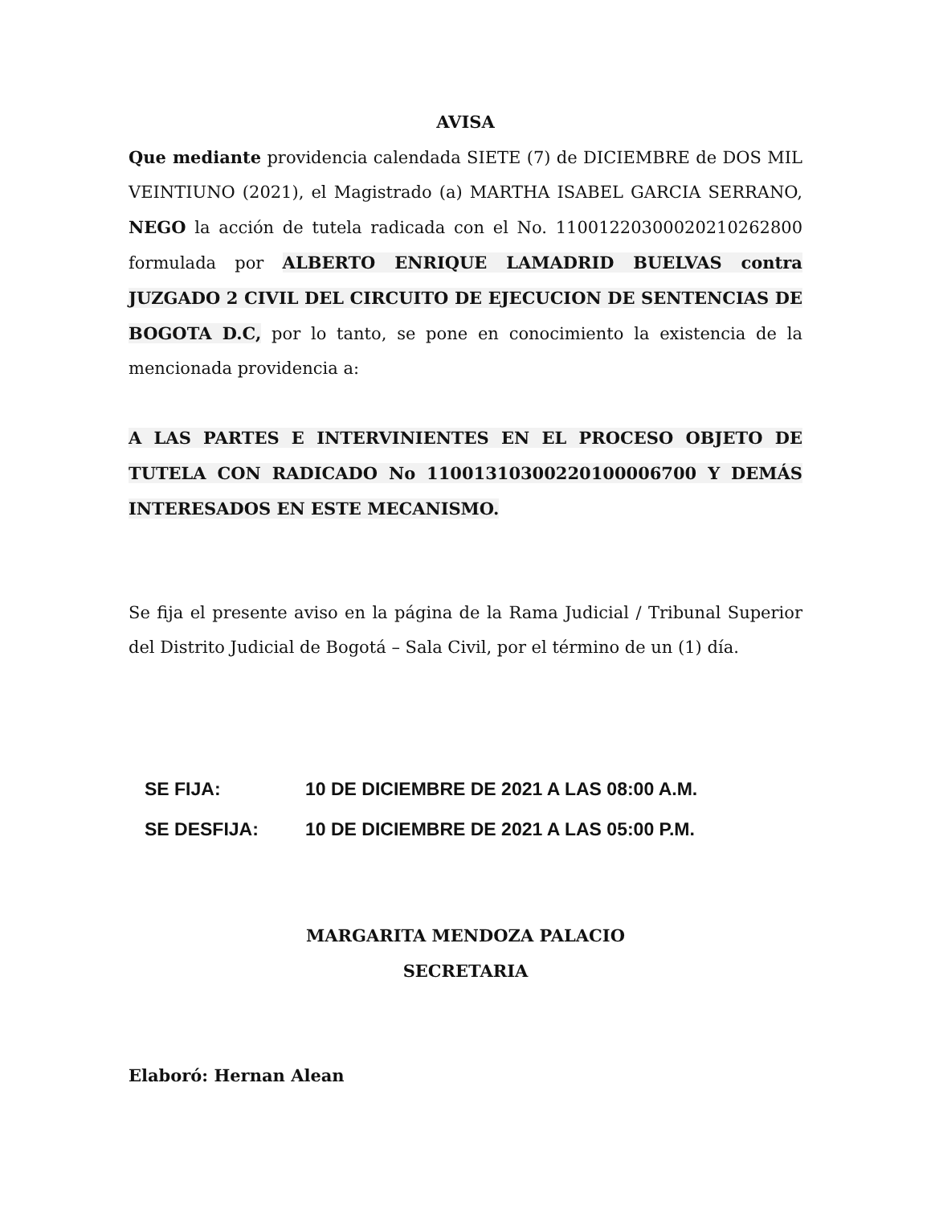AVISA
Que mediante providencia calendada SIETE (7) de DICIEMBRE de DOS MIL VEINTIUNO (2021), el Magistrado (a) MARTHA ISABEL GARCIA SERRANO, NEGO la acción de tutela radicada con el No. 11001220300020210262800 formulada por ALBERTO ENRIQUE LAMADRID BUELVAS contra JUZGADO 2 CIVIL DEL CIRCUITO DE EJECUCION DE SENTENCIAS DE BOGOTA D.C, por lo tanto, se pone en conocimiento la existencia de la mencionada providencia a:
A LAS PARTES E INTERVINIENTES EN EL PROCESO OBJETO DE TUTELA CON RADICADO No 11001310300220100006700 Y DEMÁS INTERESADOS EN ESTE MECANISMO.
Se fija el presente aviso en la página de la Rama Judicial / Tribunal Superior del Distrito Judicial de Bogotá – Sala Civil, por el término de un (1) día.
| SE FIJA: | 10 DE DICIEMBRE DE 2021 A LAS 08:00 A.M. |
| SE DESFIJA: | 10 DE DICIEMBRE DE 2021 A LAS 05:00 P.M. |
MARGARITA MENDOZA PALACIO
SECRETARIA
Elaboró: Hernan Alean